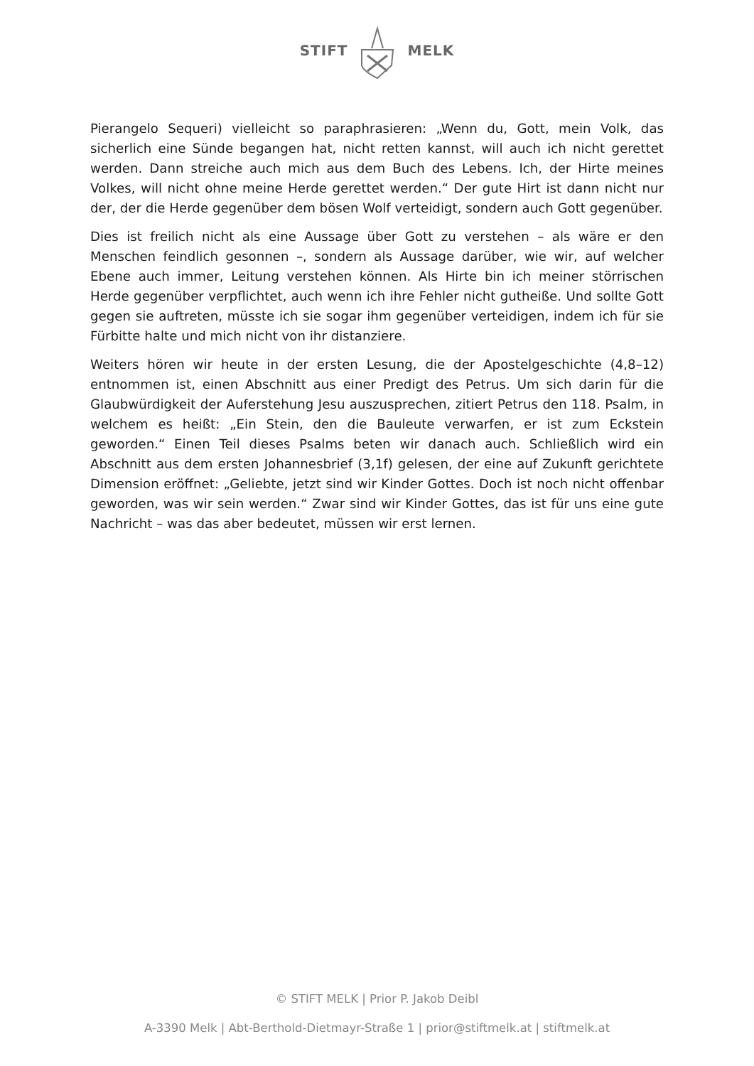STIFT MELK
Pierangelo Sequeri) vielleicht so paraphrasieren: „Wenn du, Gott, mein Volk, das sicherlich eine Sünde begangen hat, nicht retten kannst, will auch ich nicht gerettet werden. Dann streiche auch mich aus dem Buch des Lebens. Ich, der Hirte meines Volkes, will nicht ohne meine Herde gerettet werden.“ Der gute Hirt ist dann nicht nur der, der die Herde gegenüber dem bösen Wolf verteidigt, sondern auch Gott gegenüber.
Dies ist freilich nicht als eine Aussage über Gott zu verstehen – als wäre er den Menschen feindlich gesonnen –, sondern als Aussage darüber, wie wir, auf welcher Ebene auch immer, Leitung verstehen können. Als Hirte bin ich meiner störrischen Herde gegenüber verpflichtet, auch wenn ich ihre Fehler nicht gutheiße. Und sollte Gott gegen sie auftreten, müsste ich sie sogar ihm gegenüber verteidigen, indem ich für sie Fürbitte halte und mich nicht von ihr distanziere.
Weiters hören wir heute in der ersten Lesung, die der Apostelgeschichte (4,8–12) entnommen ist, einen Abschnitt aus einer Predigt des Petrus. Um sich darin für die Glaubwürdigkeit der Auferstehung Jesu auszusprechen, zitiert Petrus den 118. Psalm, in welchem es heißt: „Ein Stein, den die Bauleute verwarfen, er ist zum Eckstein geworden.“ Einen Teil dieses Psalms beten wir danach auch. Schließlich wird ein Abschnitt aus dem ersten Johannesbrief (3,1f) gelesen, der eine auf Zukunft gerichtete Dimension eröffnet: „Geliebte, jetzt sind wir Kinder Gottes. Doch ist noch nicht offenbar geworden, was wir sein werden.“ Zwar sind wir Kinder Gottes, das ist für uns eine gute Nachricht – was das aber bedeutet, müssen wir erst lernen.
© STIFT MELK | Prior P. Jakob Deibl
A-3390 Melk | Abt-Berthold-Dietmayr-Straße 1 | prior@stiftmelk.at | stiftmelk.at